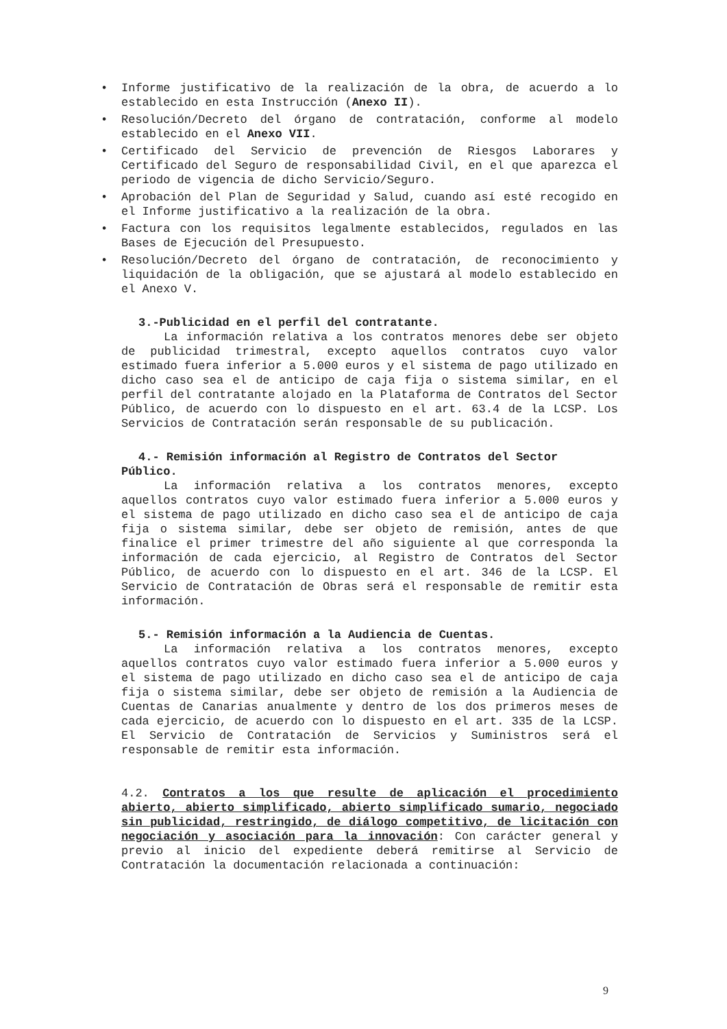• Informe justificativo de la realización de la obra, de acuerdo a lo establecido en esta Instrucción (Anexo II).
• Resolución/Decreto del órgano de contratación, conforme al modelo establecido en el Anexo VII.
• Certificado del Servicio de prevención de Riesgos Laborares y Certificado del Seguro de responsabilidad Civil, en el que aparezca el periodo de vigencia de dicho Servicio/Seguro.
• Aprobación del Plan de Seguridad y Salud, cuando así esté recogido en el Informe justificativo a la realización de la obra.
• Factura con los requisitos legalmente establecidos, regulados en las Bases de Ejecución del Presupuesto.
• Resolución/Decreto del órgano de contratación, de reconocimiento y liquidación de la obligación, que se ajustará al modelo establecido en el Anexo V.
3.-Publicidad en el perfil del contratante.
La información relativa a los contratos menores debe ser objeto de publicidad trimestral, excepto aquellos contratos cuyo valor estimado fuera inferior a 5.000 euros y el sistema de pago utilizado en dicho caso sea el de anticipo de caja fija o sistema similar, en el perfil del contratante alojado en la Plataforma de Contratos del Sector Público, de acuerdo con lo dispuesto en el art. 63.4 de la LCSP. Los Servicios de Contratación serán responsable de su publicación.
4.- Remisión información al Registro de Contratos del Sector Público.
La información relativa a los contratos menores, excepto aquellos contratos cuyo valor estimado fuera inferior a 5.000 euros y el sistema de pago utilizado en dicho caso sea el de anticipo de caja fija o sistema similar, debe ser objeto de remisión, antes de que finalice el primer trimestre del año siguiente al que corresponda la información de cada ejercicio, al Registro de Contratos del Sector Público, de acuerdo con lo dispuesto en el art. 346 de la LCSP. El Servicio de Contratación de Obras será el responsable de remitir esta información.
5.- Remisión información a la Audiencia de Cuentas.
La información relativa a los contratos menores, excepto aquellos contratos cuyo valor estimado fuera inferior a 5.000 euros y el sistema de pago utilizado en dicho caso sea el de anticipo de caja fija o sistema similar, debe ser objeto de remisión a la Audiencia de Cuentas de Canarias anualmente y dentro de los dos primeros meses de cada ejercicio, de acuerdo con lo dispuesto en el art. 335 de la LCSP. El Servicio de Contratación de Servicios y Suministros será el responsable de remitir esta información.
4.2. Contratos a los que resulte de aplicación el procedimiento abierto, abierto simplificado, abierto simplificado sumario, negociado sin publicidad, restringido, de diálogo competitivo, de licitación con negociación y asociación para la innovación: Con carácter general y previo al inicio del expediente deberá remitirse al Servicio de Contratación la documentación relacionada a continuación:
9